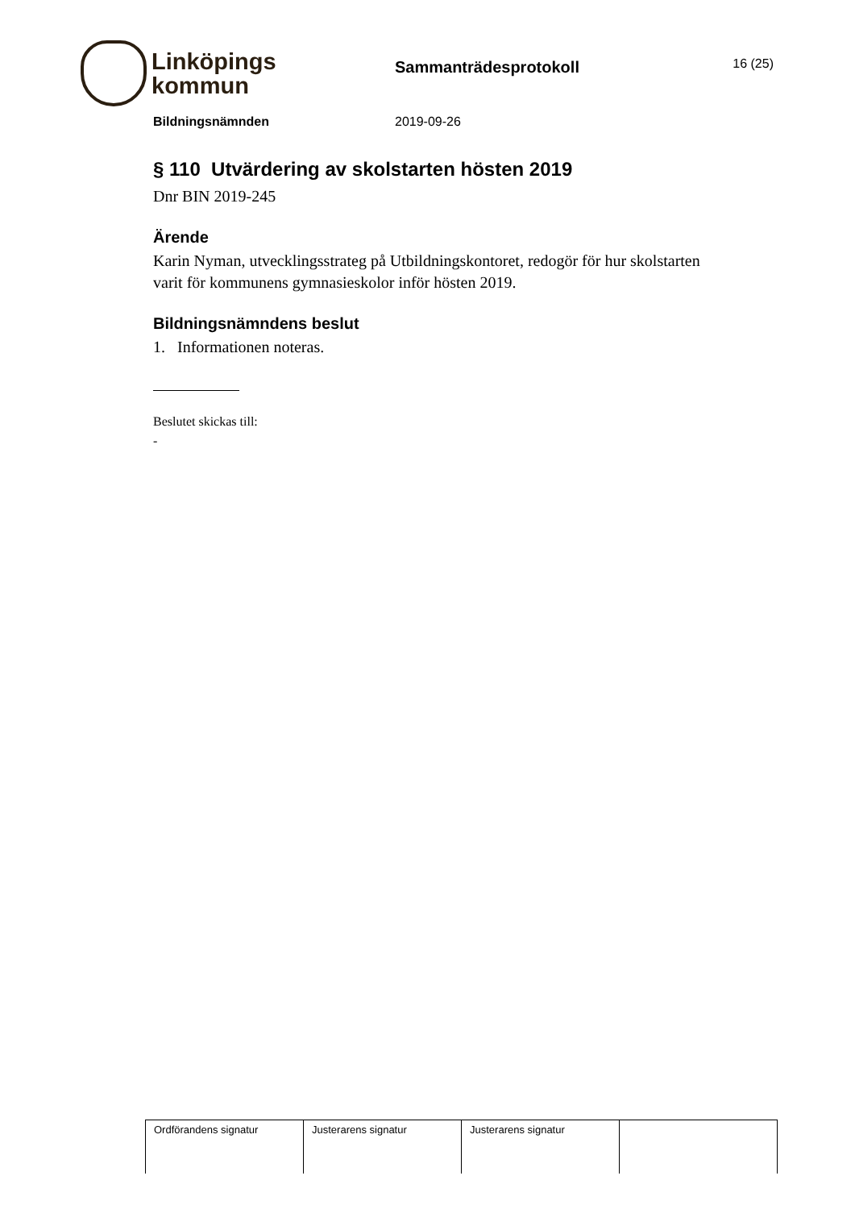Linköpings
kommun
Sammanträdesprotokoll
16 (25)
Bildningsnämnden 2019-09-26
§ 110 Utvärdering av skolstarten hösten 2019
Dnr BIN 2019-245
Ärende
Karin Nyman, utvecklingsstrateg på Utbildningskontoret, redogör för hur skolstarten varit för kommunens gymnasieskolor inför hösten 2019.
Bildningsnämndens beslut
1. Informationen noteras.
Beslutet skickas till:
-
| Ordförandens signatur | Justerarens signatur | Justerarens signatur | |